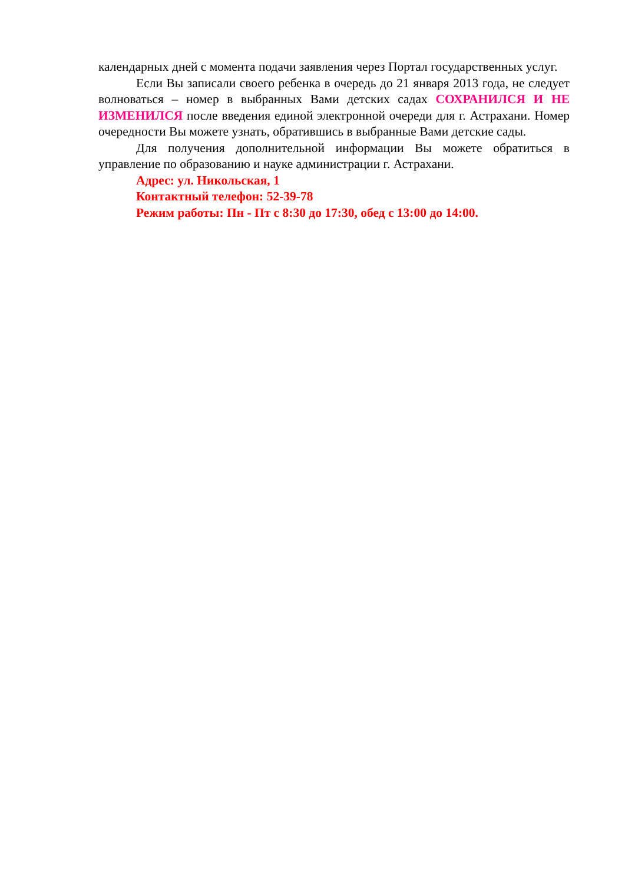календарных дней с момента подачи заявления через Портал государственных услуг.
Если Вы записали своего ребенка в очередь до 21 января 2013 года, не следует волноваться – номер в выбранных Вами детских садах СОХРАНИЛСЯ И НЕ ИЗМЕНИЛСЯ после введения единой электронной очереди для г. Астрахани. Номер очередности Вы можете узнать, обратившись в выбранные Вами детские сады.
Для получения дополнительной информации Вы можете обратиться в управление по образованию и науке администрации г. Астрахани.
Адрес: ул. Никольская, 1
Контактный телефон: 52-39-78
Режим работы: Пн - Пт с 8:30 до 17:30, обед с 13:00 до 14:00.